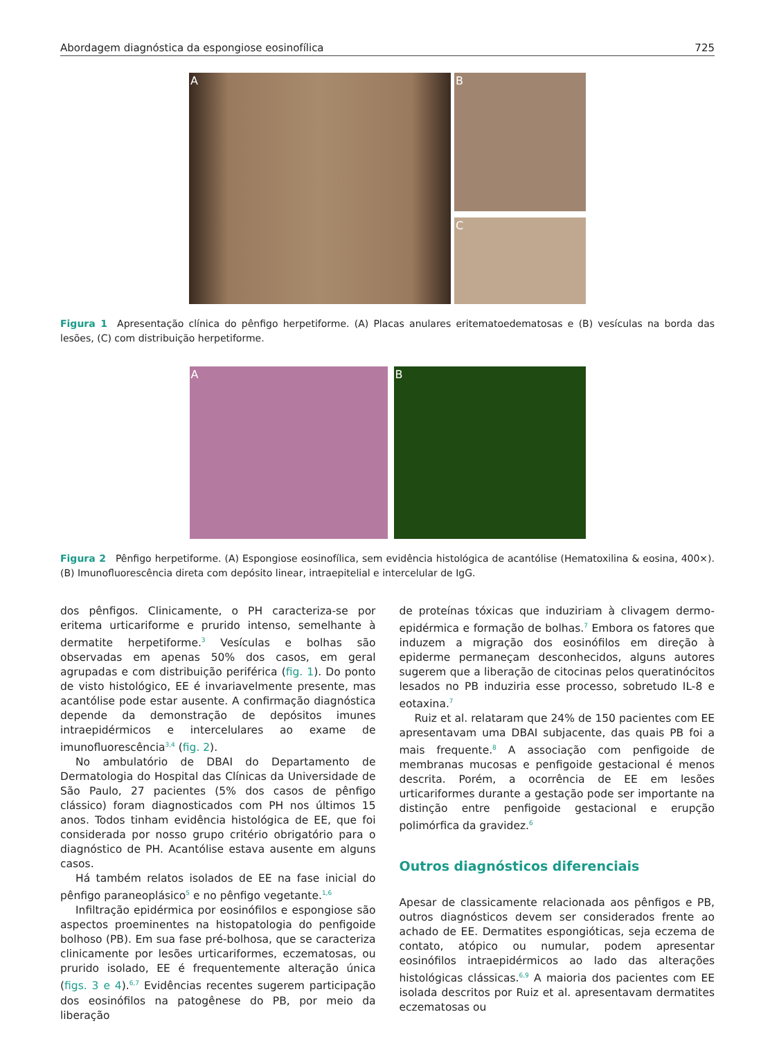Abordagem diagnóstica da espongiose eosinofílica 725
A
B
C
Figura 1 Apresentação clínica do pênfigo herpetiforme. (A) Placas anulares eritematoedematosas e (B) vesículas na borda das lesões, (C) com distribuição herpetiforme.
A B
Figura 2 Pênfigo herpetiforme. (A) Espongiose eosinofílica, sem evidência histológica de acantólise (Hematoxilina & eosina, 400×). (B) Imunofluorescência direta com depósito linear, intraepitelial e intercelular de IgG.
dos pênfigos. Clinicamente, o PH caracteriza-se por eritema urticariforme e prurido intenso, semelhante à dermatite herpetiforme.<sup>3</sup> Vesículas e bolhas são observadas em apenas 50% dos casos, em geral agrupadas e com distribuição periférica (fig. 1). Do ponto de visto histológico, EE é invariavelmente presente, mas acantólise pode estar ausente. A confirmação diagnóstica depende da demonstração de depósitos imunes intraepidérmicos e intercelulares ao exame de imunofluorescência<sup>3,4</sup> (fig. 2).
No ambulatório de DBAI do Departamento de Dermatologia do Hospital das Clínicas da Universidade de São Paulo, 27 pacientes (5% dos casos de pênfigo clássico) foram diagnosticados com PH nos últimos 15 anos. Todos tinham evidência histológica de EE, que foi considerada por nosso grupo critério obrigatório para o diagnóstico de PH. Acantólise estava ausente em alguns casos.
Há também relatos isolados de EE na fase inicial do pênfigo paraneoplásico<sup>5</sup> e no pênfigo vegetante.<sup>1,6</sup>
Infiltração epidérmica por eosinófilos e espongiose são aspectos proeminentes na histopatologia do penfigoide bolhoso (PB). Em sua fase pré-bolhosa, que se caracteriza clinicamente por lesões urticariformes, eczematosas, ou prurido isolado, EE é frequentemente alteração única (figs. 3 e 4).<sup>6,7</sup> Evidências recentes sugerem participação dos eosinófilos na patogênese do PB, por meio da liberação
de proteínas tóxicas que induziriam à clivagem dermo-epidérmica e formação de bolhas.<sup>7</sup> Embora os fatores que induzem a migração dos eosinófilos em direção à epiderme permaneçam desconhecidos, alguns autores sugerem que a liberação de citocinas pelos queratinócitos lesados no PB induziria esse processo, sobretudo IL-8 e eotaxina.<sup>7</sup>
Ruiz et al. relataram que 24% de 150 pacientes com EE apresentavam uma DBAI subjacente, das quais PB foi a mais frequente.<sup>8</sup> A associação com penfigoide de membranas mucosas e penfigoide gestacional é menos descrita. Porém, a ocorrência de EE em lesões urticariformes durante a gestação pode ser importante na distinção entre penfigoide gestacional e erupção polimórfica da gravidez.<sup>6</sup>
Outros diagnósticos diferenciais
Apesar de classicamente relacionada aos pênfigos e PB, outros diagnósticos devem ser considerados frente ao achado de EE. Dermatites espongióticas, seja eczema de contato, atópico ou numular, podem apresentar eosinófilos intraepidérmicos ao lado das alterações histológicas clássicas.<sup>6,9</sup> A maioria dos pacientes com EE isolada descritos por Ruiz et al. apresentavam dermatites eczematosas ou